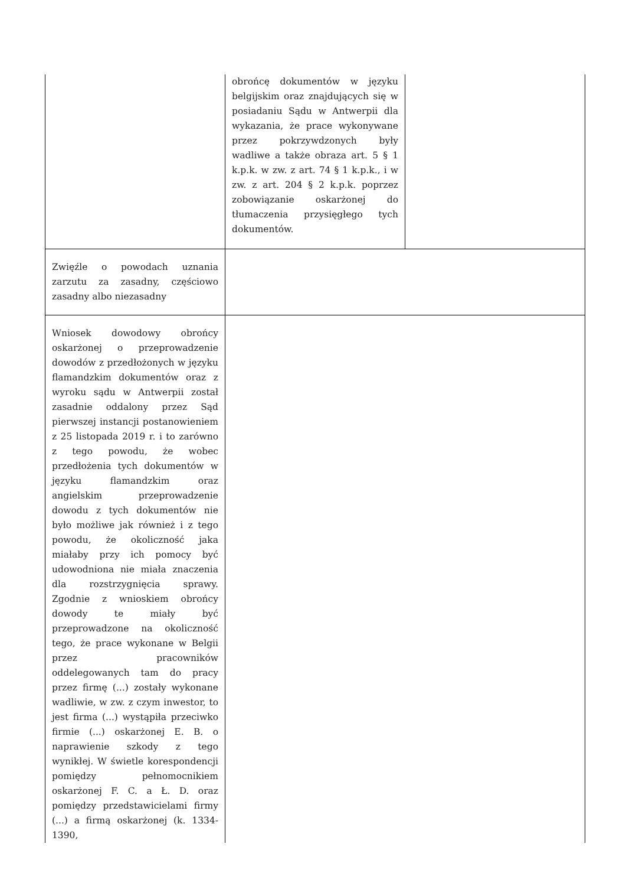| | obrońcę dokumentów w języku belgijskim oraz znajdujących się w posiadaniu Sądu w Antwerpii dla wykazania, że prace wykonywane przez pokrzywdzonych były wadliwe a także obraza art. 5 § 1 k.p.k. w zw. z art. 74 § 1 k.p.k., i w zw. z art. 204 § 2 k.p.k. poprzez zobowiązanie oskarżonej do tłumaczenia przysięgłego tych dokumentów. | |
| Zwięźle o powodach uznania zarzutu za zasadny, częściowo zasadny albo niezasadny | | |
| Wniosek dowodowy obrońcy oskarżonej o przeprowadzenie dowodów z przedłożonych w języku flamandzkim dokumentów oraz z wyroku sądu w Antwerpii został zasadnie oddalony przez Sąd pierwszej instancji postanowieniem z 25 listopada 2019 r. i to zarówno z tego powodu, że wobec przedłożenia tych dokumentów w języku flamandzkim oraz angielskim przeprowadzenie dowodu z tych dokumentów nie było możliwe jak również i z tego powodu, że okoliczność jaka miałaby przy ich pomocy być udowodniona nie miała znaczenia dla rozstrzygnięcia sprawy. Zgodnie z wnioskiem obrońcy dowody te miały być przeprowadzone na okoliczność tego, że prace wykonane w Belgii przez pracowników oddelegowanych tam do pracy przez firmę (...) zostały wykonane wadliwie, w zw. z czym inwestor, to jest firma (...) wystąpiła przeciwko firmie (...) oskarżonej E. B. o naprawienie szkody z tego wynikłej. W świetle korespondencji pomiędzy pełnomocnikiem oskarżonej F. C. a Ł. D. oraz pomiędzy przedstawicielami firmy (...) a firmą oskarżonej (k. 1334- 1390, | | |